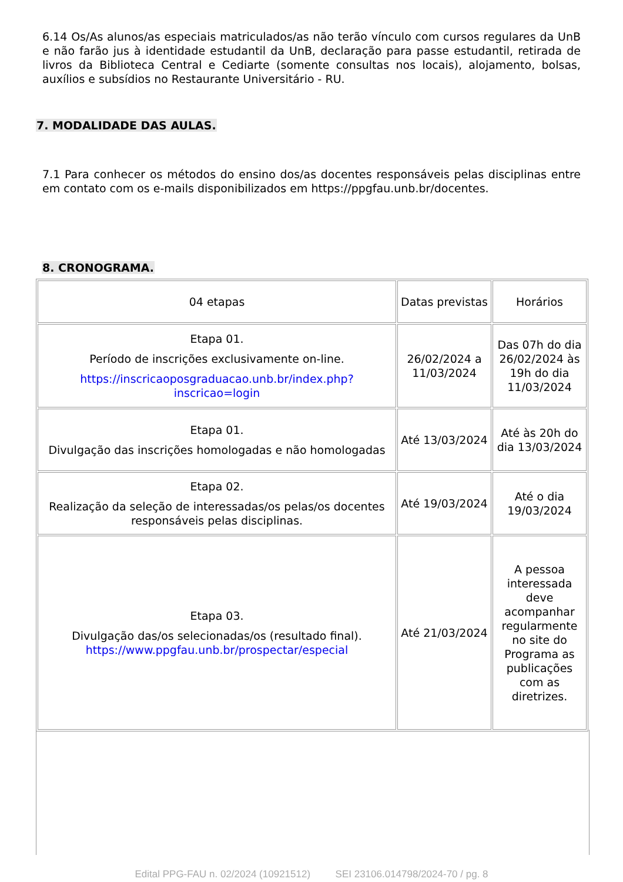6.14 Os/As alunos/as especiais matriculados/as não terão vínculo com cursos regulares da UnB e não farão jus à identidade estudantil da UnB, declaração para passe estudantil, retirada de livros da Biblioteca Central e Cediarte (somente consultas nos locais), alojamento, bolsas, auxílios e subsídios no Restaurante Universitário - RU.
7. MODALIDADE DAS AULAS.
7.1 Para conhecer os métodos do ensino dos/as docentes responsáveis pelas disciplinas entre em contato com os e-mails disponibilizados em https://ppgfau.unb.br/docentes.
8. CRONOGRAMA.
| 04 etapas | Datas previstas | Horários |
| Etapa 01. Período de inscrições exclusivamente on-line. https://inscricaoposgraduacao.unb.br/index.php?inscricao=login | 26/02/2024 a 11/03/2024 | Das 07h do dia 26/02/2024 às 19h do dia 11/03/2024 |
| Etapa 01. Divulgação das inscrições homologadas e não homologadas | Até 13/03/2024 | Até às 20h do dia 13/03/2024 |
| Etapa 02. Realização da seleção de interessadas/os pelas/os docentes responsáveis pelas disciplinas. | Até 19/03/2024 | Até o dia 19/03/2024 |
| Etapa 03. Divulgação das/os selecionadas/os (resultado final). https://www.ppgfau.unb.br/prospectar/especial | Até 21/03/2024 | A pessoa interessada deve acompanhar regularmente no site do Programa as publicações com as diretrizes. |
Edital PPG-FAU n. 02/2024 (10921512) SEI 23106.014798/2024-70 / pg. 8